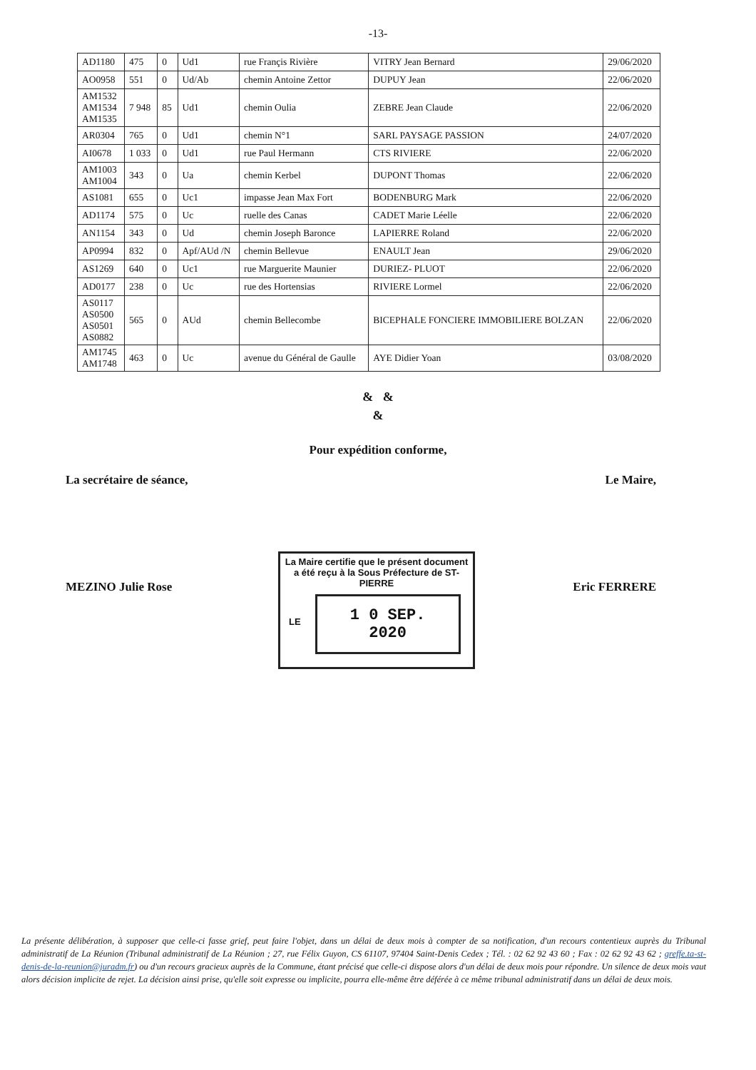-13-
| AD1180 | 475 | 0 | Ud1 | rue Françis Rivière | VITRY Jean Bernard | 29/06/2020 |
| AO0958 | 551 | 0 | Ud/Ab | chemin Antoine Zettor | DUPUY Jean | 22/06/2020 |
| AM1532 AM1534 AM1535 | 7 948 | 85 | Ud1 | chemin Oulia | ZEBRE Jean Claude | 22/06/2020 |
| AR0304 | 765 | 0 | Ud1 | chemin N°1 | SARL PAYSAGE PASSION | 24/07/2020 |
| AI0678 | 1 033 | 0 | Ud1 | rue Paul Hermann | CTS RIVIERE | 22/06/2020 |
| AM1003 AM1004 | 343 | 0 | Ua | chemin Kerbel | DUPONT Thomas | 22/06/2020 |
| AS1081 | 655 | 0 | Uc1 | impasse Jean Max Fort | BODENBURG Mark | 22/06/2020 |
| AD1174 | 575 | 0 | Uc | ruelle des Canas | CADET Marie Léelle | 22/06/2020 |
| AN1154 | 343 | 0 | Ud | chemin Joseph Baronce | LAPIERRE Roland | 22/06/2020 |
| AP0994 | 832 | 0 | Apf/AUd /N | chemin Bellevue | ENAULT Jean | 29/06/2020 |
| AS1269 | 640 | 0 | Uc1 | rue Marguerite Maunier | DURIEZ- PLUOT | 22/06/2020 |
| AD0177 | 238 | 0 | Uc | rue des Hortensias | RIVIERE Lormel | 22/06/2020 |
| AS0117 AS0500 AS0501 AS0882 | 565 | 0 | AUd | chemin Bellecombe | BICEPHALE FONCIERE IMMOBILIERE BOLZAN | 22/06/2020 |
| AM1745 AM1748 | 463 | 0 | Uc | avenue du Général de Gaulle | AYE Didier Yoan | 03/08/2020 |
& &
&
Pour expédition conforme,
La secrétaire de séance, Le Maire,
MEZINO Julie Rose Eric FERRERE
La Maire certifie que le présent document
a été reçu à la Sous Préfecture de ST-PIERRE
LE
1 0 SEP. 2020
La présente délibération, à supposer que celle-ci fasse grief, peut faire l'objet, dans un délai de deux mois à compter de sa notification, d'un recours contentieux auprès du Tribunal administratif de La Réunion (Tribunal administratif de La Réunion ; 27, rue Félix Guyon, CS 61107, 97404 Saint-Denis Cedex ; Tél. : 02 62 92 43 60 ; Fax : 02 62 92 43 62 ; greffe.ta-st-denis-de-la-reunion@juradm.fr) ou d'un recours gracieux auprès de la Commune, étant précisé que celle-ci dispose alors d'un délai de deux mois pour répondre. Un silence de deux mois vaut alors décision implicite de rejet. La décision ainsi prise, qu'elle soit expresse ou implicite, pourra elle-même être déférée à ce même tribunal administratif dans un délai de deux mois.